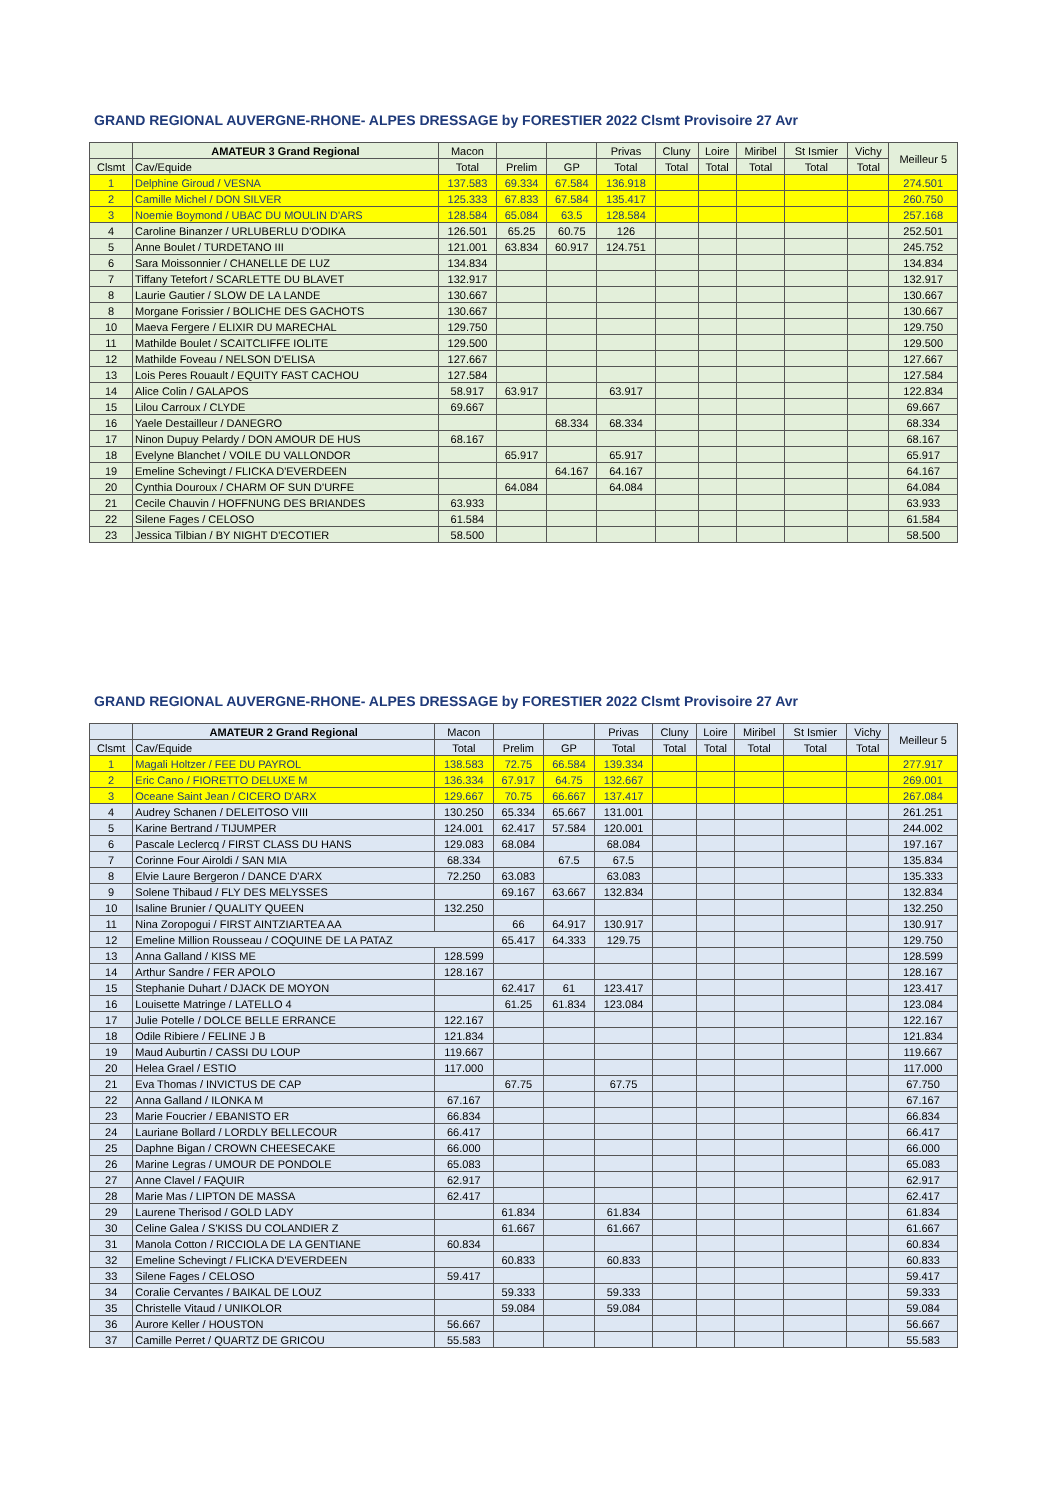GRAND REGIONAL AUVERGNE-RHONE- ALPES DRESSAGE by FORESTIER 2022 Clsmt Provisoire 27 Avr
| | AMATEUR 3 Grand Regional | Macon | | | Privas | Cluny | Loire | Miribel | St Ismier | Vichy | Meilleur 5 |
| --- | --- | --- | --- | --- | --- | --- | --- | --- | --- | --- | --- |
| Clsmt | Cav/Equide | Total | Prelim | GP | Total | Total | Total | Total | Total | Total | |
| 1 | Delphine Giroud / VESNA | 137.583 | 69.334 | 67.584 | 136.918 | | | | | | 274.501 |
| 2 | Camille Michel / DON SILVER | 125.333 | 67.833 | 67.584 | 135.417 | | | | | | 260.750 |
| 3 | Noemie Boymond / UBAC DU MOULIN D'ARS | 128.584 | 65.084 | 63.5 | 128.584 | | | | | | 257.168 |
| 4 | Caroline Binanzer / URLUBERLU D'ODIKA | 126.501 | 65.25 | 60.75 | 126 | | | | | | 252.501 |
| 5 | Anne Boulet / TURDETANO III | 121.001 | 63.834 | 60.917 | 124.751 | | | | | | 245.752 |
| 6 | Sara Moissonnier / CHANELLE DE LUZ | 134.834 | | | | | | | | | 134.834 |
| 7 | Tiffany Tetefort / SCARLETTE DU BLAVET | 132.917 | | | | | | | | | 132.917 |
| 8 | Laurie Gautier / SLOW DE LA LANDE | 130.667 | | | | | | | | | 130.667 |
| 8 | Morgane Forissier / BOLICHE DES GACHOTS | 130.667 | | | | | | | | | 130.667 |
| 10 | Maeva Fergere / ELIXIR DU MARECHAL | 129.750 | | | | | | | | | 129.750 |
| 11 | Mathilde Boulet / SCAITCLIFFE IOLITE | 129.500 | | | | | | | | | 129.500 |
| 12 | Mathilde Foveau / NELSON D'ELISA | 127.667 | | | | | | | | | 127.667 |
| 13 | Lois Peres Rouault / EQUITY FAST CACHOU | 127.584 | | | | | | | | | 127.584 |
| 14 | Alice Colin / GALAPOS | 58.917 | 63.917 | | 63.917 | | | | | | 122.834 |
| 15 | Lilou Carroux / CLYDE | 69.667 | | | | | | | | | 69.667 |
| 16 | Yaele Destailleur / DANEGRO | | | 68.334 | 68.334 | | | | | | 68.334 |
| 17 | Ninon Dupuy Pelardy / DON AMOUR DE HUS | 68.167 | | | | | | | | | 68.167 |
| 18 | Evelyne Blanchet / VOILE DU VALLONDOR | | 65.917 | | 65.917 | | | | | | 65.917 |
| 19 | Emeline Schevingt / FLICKA D'EVERDEEN | | | 64.167 | 64.167 | | | | | | 64.167 |
| 20 | Cynthia Douroux / CHARM OF SUN D'URFE | | 64.084 | | 64.084 | | | | | | 64.084 |
| 21 | Cecile Chauvin / HOFFNUNG DES BRIANDES | 63.933 | | | | | | | | | 63.933 |
| 22 | Silene Fages / CELOSO | 61.584 | | | | | | | | | 61.584 |
| 23 | Jessica Tilbian / BY NIGHT D'ECOTIER | 58.500 | | | | | | | | | 58.500 |
GRAND REGIONAL AUVERGNE-RHONE- ALPES DRESSAGE by FORESTIER 2022 Clsmt Provisoire 27 Avr
| | AMATEUR 2 Grand Regional | Macon | | | Privas | Cluny | Loire | Miribel | St Ismier | Vichy | Meilleur 5 |
| --- | --- | --- | --- | --- | --- | --- | --- | --- | --- | --- | --- |
| Clsmt | Cav/Equide | Total | Prelim | GP | Total | Total | Total | Total | Total | Total | |
| 1 | Magali Holtzer / FEE DU PAYROL | 138.583 | 72.75 | 66.584 | 139.334 | | | | | | 277.917 |
| 2 | Eric Cano / FIORETTO DELUXE M | 136.334 | 67.917 | 64.75 | 132.667 | | | | | | 269.001 |
| 3 | Oceane Saint Jean / CICERO D'ARX | 129.667 | 70.75 | 66.667 | 137.417 | | | | | | 267.084 |
| 4 | Audrey Schanen / DELEITOSO VIII | 130.250 | 65.334 | 65.667 | 131.001 | | | | | | 261.251 |
| 5 | Karine Bertrand / TIJUMPER | 124.001 | 62.417 | 57.584 | 120.001 | | | | | | 244.002 |
| 6 | Pascale Leclercq / FIRST CLASS DU HANS | 129.083 | 68.084 | | 68.084 | | | | | | 197.167 |
| 7 | Corinne Four Airoldi / SAN MIA | 68.334 | | 67.5 | 67.5 | | | | | | 135.834 |
| 8 | Elvie Laure Bergeron / DANCE D'ARX | 72.250 | 63.083 | | 63.083 | | | | | | 135.333 |
| 9 | Solene Thibaud / FLY DES MELYSSES | | 69.167 | 63.667 | 132.834 | | | | | | 132.834 |
| 10 | Isaline Brunier / QUALITY QUEEN | 132.250 | | | | | | | | | 132.250 |
| 11 | Nina Zoropogui / FIRST AINTZIARTEA AA | | 66 | 64.917 | 130.917 | | | | | | 130.917 |
| 12 | Emeline Million Rousseau / COQUINE DE LA PATAZ | | 65.417 | 64.333 | 129.75 | | | | | | 129.750 |
| 13 | Anna Galland / KISS ME | 128.599 | | | | | | | | | 128.599 |
| 14 | Arthur Sandre / FER APOLO | 128.167 | | | | | | | | | 128.167 |
| 15 | Stephanie Duhart / DJACK DE MOYON | | 62.417 | 61 | 123.417 | | | | | | 123.417 |
| 16 | Louisette Matringe / LATELLO 4 | | 61.25 | 61.834 | 123.084 | | | | | | 123.084 |
| 17 | Julie Potelle / DOLCE BELLE ERRANCE | 122.167 | | | | | | | | | 122.167 |
| 18 | Odile Ribiere / FELINE J B | 121.834 | | | | | | | | | 121.834 |
| 19 | Maud Auburtin / CASSI DU LOUP | 119.667 | | | | | | | | | 119.667 |
| 20 | Helea Grael / ESTIO | 117.000 | | | | | | | | | 117.000 |
| 21 | Eva Thomas / INVICTUS DE CAP | | 67.75 | | 67.75 | | | | | | 67.750 |
| 22 | Anna Galland / ILONKA M | 67.167 | | | | | | | | | 67.167 |
| 23 | Marie Foucrier / EBANISTO ER | 66.834 | | | | | | | | | 66.834 |
| 24 | Lauriane Bollard / LORDLY BELLECOUR | 66.417 | | | | | | | | | 66.417 |
| 25 | Daphne Bigan / CROWN CHEESECAKE | 66.000 | | | | | | | | | 66.000 |
| 26 | Marine Legras / UMOUR DE PONDOLE | 65.083 | | | | | | | | | 65.083 |
| 27 | Anne Clavel / FAQUIR | 62.917 | | | | | | | | | 62.917 |
| 28 | Marie Mas / LIPTON DE MASSA | 62.417 | | | | | | | | | 62.417 |
| 29 | Laurene Therisod / GOLD LADY | | 61.834 | | 61.834 | | | | | | 61.834 |
| 30 | Celine Galea / S'KISS DU COLANDIER Z | | 61.667 | | 61.667 | | | | | | 61.667 |
| 31 | Manola Cotton / RICCIOLA DE LA GENTIANE | 60.834 | | | | | | | | | 60.834 |
| 32 | Emeline Schevingt / FLICKA D'EVERDEEN | | 60.833 | | 60.833 | | | | | | 60.833 |
| 33 | Silene Fages / CELOSO | 59.417 | | | | | | | | | 59.417 |
| 34 | Coralie Cervantes / BAIKAL DE LOUZ | | 59.333 | | 59.333 | | | | | | 59.333 |
| 35 | Christelle Vitaud / UNIKOLOR | | 59.084 | | 59.084 | | | | | | 59.084 |
| 36 | Aurore Keller / HOUSTON | 56.667 | | | | | | | | | 56.667 |
| 37 | Camille Perret / QUARTZ DE GRICOU | 55.583 | | | | | | | | | 55.583 |